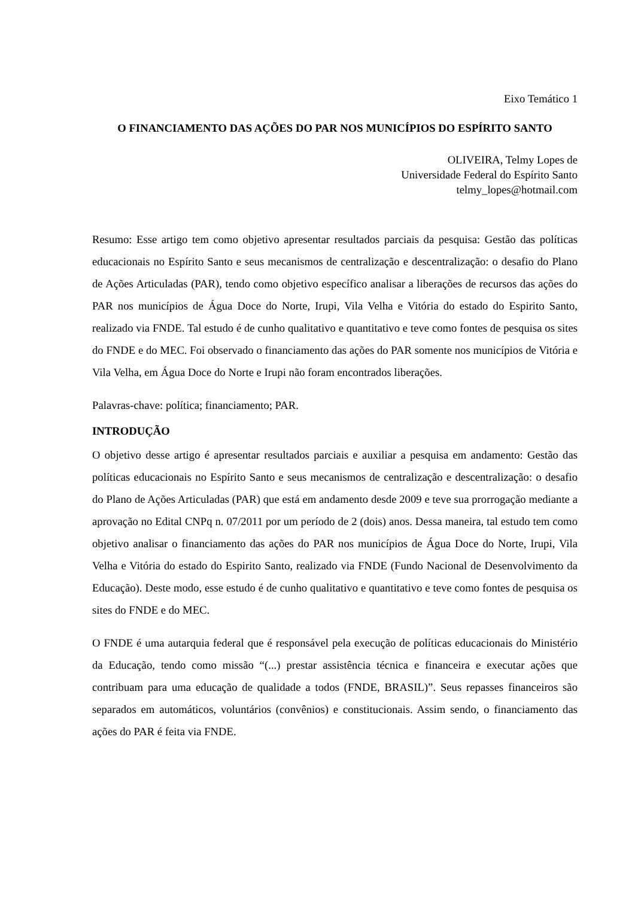Eixo Temático 1
O FINANCIAMENTO DAS AÇÕES DO PAR NOS MUNICÍPIOS DO ESPÍRITO SANTO
OLIVEIRA, Telmy Lopes de
Universidade Federal do Espírito Santo
telmy_lopes@hotmail.com
Resumo: Esse artigo tem como objetivo apresentar resultados parciais da pesquisa: Gestão das políticas educacionais no Espírito Santo e seus mecanismos de centralização e descentralização: o desafio do Plano de Ações Articuladas (PAR), tendo como objetivo específico analisar a liberações de recursos das ações do PAR nos municípios de Água Doce do Norte, Irupi, Vila Velha e Vitória do estado do Espirito Santo, realizado via FNDE. Tal estudo é de cunho qualitativo e quantitativo e teve como fontes de pesquisa os sites do FNDE e do MEC. Foi observado o financiamento das ações do PAR somente nos municípios de Vitória e Vila Velha, em Água Doce do Norte e Irupi não foram encontrados liberações.
Palavras-chave: política; financiamento; PAR.
INTRODUÇÃO
O objetivo desse artigo é apresentar resultados parciais e auxiliar a pesquisa em andamento: Gestão das políticas educacionais no Espírito Santo e seus mecanismos de centralização e descentralização: o desafio do Plano de Ações Articuladas (PAR) que está em andamento desde 2009 e teve sua prorrogação mediante a aprovação no Edital CNPq n. 07/2011 por um período de 2 (dois) anos. Dessa maneira, tal estudo tem como objetivo analisar o financiamento das ações do PAR nos municípios de Água Doce do Norte, Irupi, Vila Velha e Vitória do estado do Espirito Santo, realizado via FNDE (Fundo Nacional de Desenvolvimento da Educação). Deste modo, esse estudo é de cunho qualitativo e quantitativo e teve como fontes de pesquisa os sites do FNDE e do MEC.
O FNDE é uma autarquia federal que é responsável pela execução de políticas educacionais do Ministério da Educação, tendo como missão “(...) prestar assistência técnica e financeira e executar ações que contribuam para uma educação de qualidade a todos (FNDE, BRASIL)”. Seus repasses financeiros são separados em automáticos, voluntários (convênios) e constitucionais. Assim sendo, o financiamento das ações do PAR é feita via FNDE.